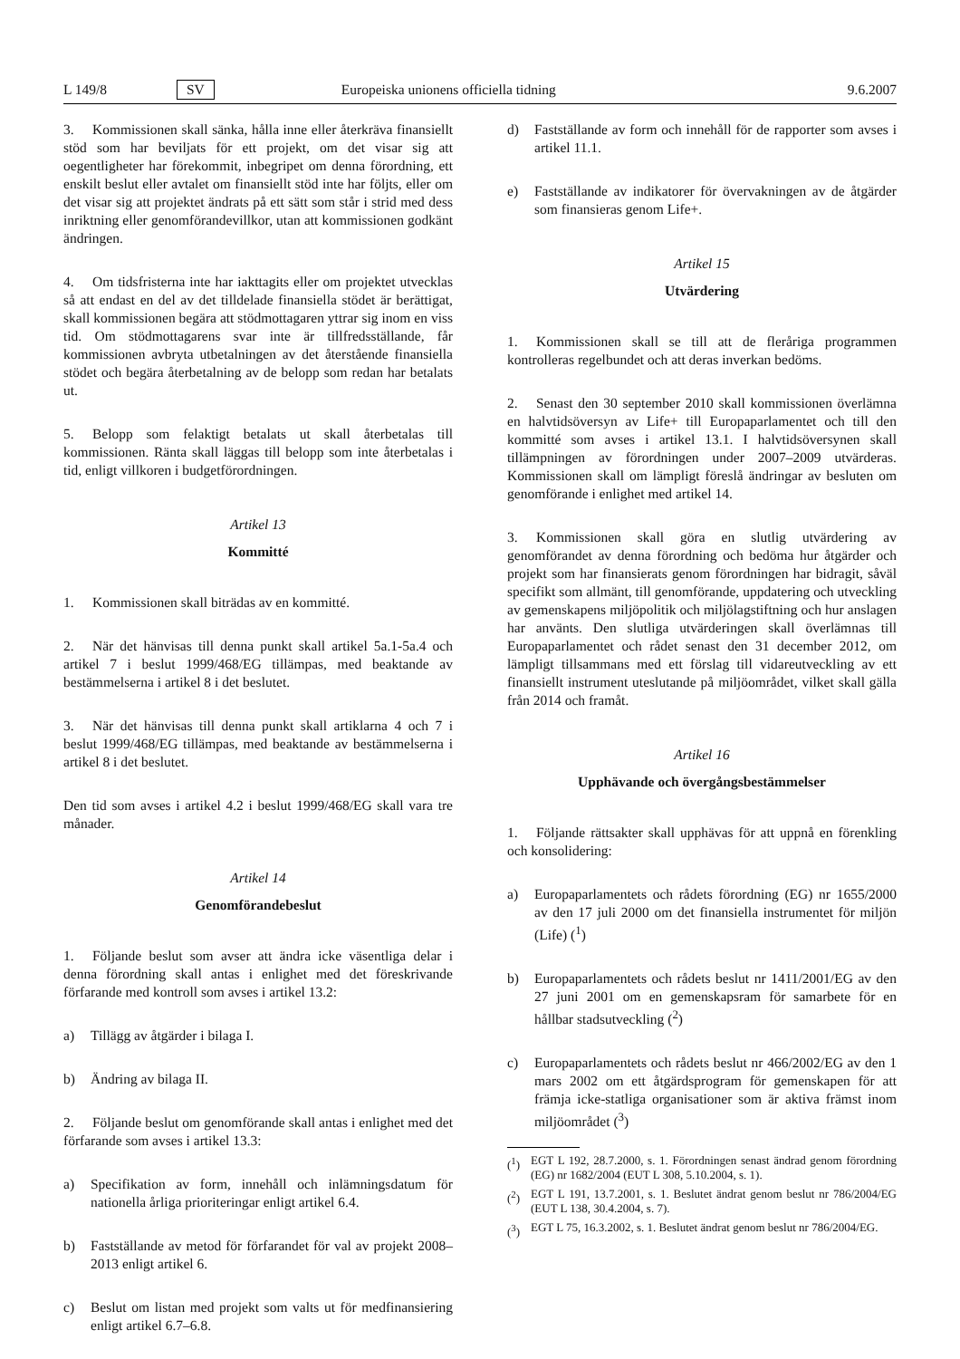L 149/8 SV Europeiska unionens officiella tidning 9.6.2007
3. Kommissionen skall sänka, hålla inne eller återkräva finansiellt stöd som har beviljats för ett projekt, om det visar sig att oegentligheter har förekommit, inbegripet om denna förordning, ett enskilt beslut eller avtalet om finansiellt stöd inte har följts, eller om det visar sig att projektet ändrats på ett sätt som står i strid med dess inriktning eller genomförandevillkor, utan att kommissionen godkänt ändringen.
4. Om tidsfristerna inte har iakttagits eller om projektet utvecklas så att endast en del av det tilldelade finansiella stödet är berättigat, skall kommissionen begära att stödmottagaren yttrar sig inom en viss tid. Om stödmottagarens svar inte är tillfredsställande, får kommissionen avbryta utbetalningen av det återstående finansiella stödet och begära återbetalning av de belopp som redan har betalats ut.
5. Belopp som felaktigt betalats ut skall återbetalas till kommissionen. Ränta skall läggas till belopp som inte återbetalas i tid, enligt villkoren i budgetförordningen.
Artikel 13
Kommitté
1. Kommissionen skall biträdas av en kommitté.
2. När det hänvisas till denna punkt skall artikel 5a.1-5a.4 och artikel 7 i beslut 1999/468/EG tillämpas, med beaktande av bestämmelserna i artikel 8 i det beslutet.
3. När det hänvisas till denna punkt skall artiklarna 4 och 7 i beslut 1999/468/EG tillämpas, med beaktande av bestämmelserna i artikel 8 i det beslutet.
Den tid som avses i artikel 4.2 i beslut 1999/468/EG skall vara tre månader.
Artikel 14
Genomförandebeslut
1. Följande beslut som avser att ändra icke väsentliga delar i denna förordning skall antas i enlighet med det föreskrivande förfarande med kontroll som avses i artikel 13.2:
a) Tillägg av åtgärder i bilaga I.
b) Ändring av bilaga II.
2. Följande beslut om genomförande skall antas i enlighet med det förfarande som avses i artikel 13.3:
a) Specifikation av form, innehåll och inlämningsdatum för nationella årliga prioriteringar enligt artikel 6.4.
b) Fastställande av metod för förfarandet för val av projekt 2008–2013 enligt artikel 6.
c) Beslut om listan med projekt som valts ut för medfinansiering enligt artikel 6.7–6.8.
d) Fastställande av form och innehåll för de rapporter som avses i artikel 11.1.
e) Fastställande av indikatorer för övervakningen av de åtgärder som finansieras genom Life+.
Artikel 15
Utvärdering
1. Kommissionen skall se till att de fleråriga programmen kontrolleras regelbundet och att deras inverkan bedöms.
2. Senast den 30 september 2010 skall kommissionen överlämna en halvtidsöversyn av Life+ till Europaparlamentet och till den kommitté som avses i artikel 13.1. I halvtidsöversynen skall tillämpningen av förordningen under 2007–2009 utvärderas. Kommissionen skall om lämpligt föreslå ändringar av besluten om genomförande i enlighet med artikel 14.
3. Kommissionen skall göra en slutlig utvärdering av genomförandet av denna förordning och bedöma hur åtgärder och projekt som har finansierats genom förordningen har bidragit, såväl specifikt som allmänt, till genomförande, uppdatering och utveckling av gemenskapens miljöpolitik och miljölagstiftning och hur anslagen har använts. Den slutliga utvärderingen skall överlämnas till Europaparlamentet och rådet senast den 31 december 2012, om lämpligt tillsammans med ett förslag till vidareutveckling av ett finansiellt instrument uteslutande på miljöområdet, vilket skall gälla från 2014 och framåt.
Artikel 16
Upphävande och övergångsbestämmelser
1. Följande rättsakter skall upphävas för att uppnå en förenkling och konsolidering:
a) Europaparlamentets och rådets förordning (EG) nr 1655/2000 av den 17 juli 2000 om det finansiella instrumentet för miljön (Life) (<sup>1</sup>)
b) Europaparlamentets och rådets beslut nr 1411/2001/EG av den 27 juni 2001 om en gemenskapsram för samarbete för en hållbar stadsutveckling (<sup>2</sup>)
c) Europaparlamentets och rådets beslut nr 466/2002/EG av den 1 mars 2002 om ett åtgärdsprogram för gemenskapen för att främja icke-statliga organisationer som är aktiva främst inom miljöområdet (<sup>3</sup>)
(<sup>1</sup>) EGT L 192, 28.7.2000, s. 1. Förordningen senast ändrad genom förordning (EG) nr 1682/2004 (EUT L 308, 5.10.2004, s. 1).
(<sup>2</sup>) EGT L 191, 13.7.2001, s. 1. Beslutet ändrat genom beslut nr 786/2004/EG (EUT L 138, 30.4.2004, s. 7).
(<sup>3</sup>) EGT L 75, 16.3.2002, s. 1. Beslutet ändrat genom beslut nr 786/2004/EG.